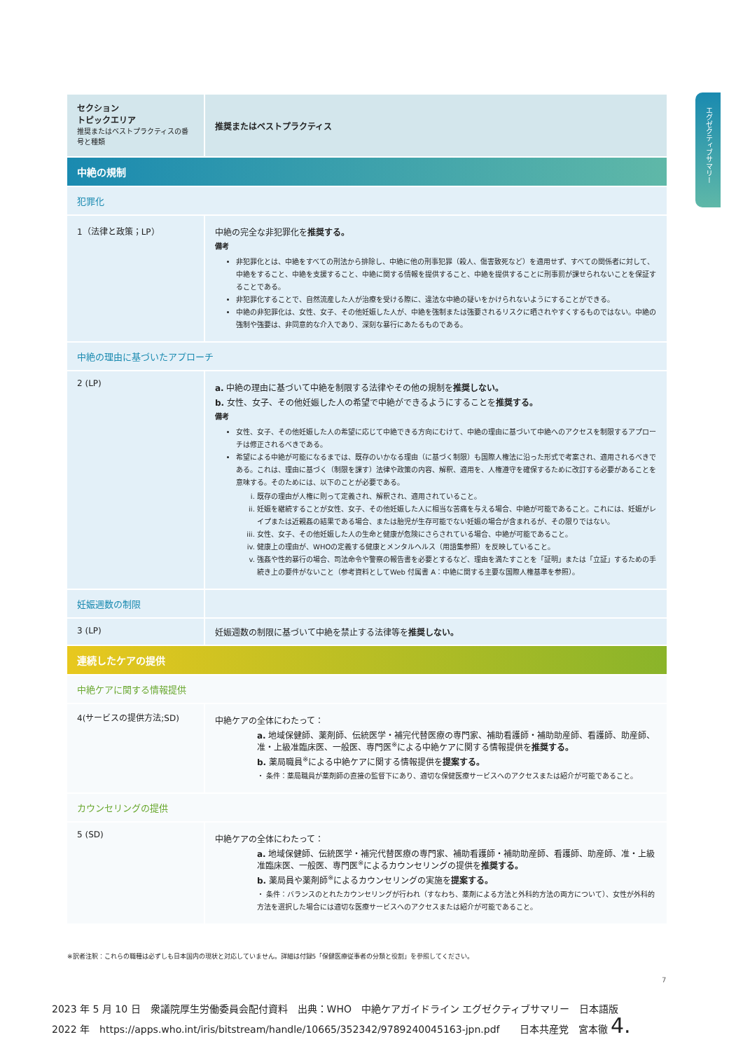エグゼクティブサマリー
| セクション トピックエリア 推奨またはベストプラクティスの番号と種類 | 推奨またはベストプラクティス |
| 中絶の規制 | |
| 犯罪化 | |
| 1（法律と政策；LP） | 中絶の完全な非犯罪化を 推奨する。 備考 非犯罪化とは、中絶をすべての刑法から排除し、中絶に他の刑事犯罪（殺人、傷害致死など）を適用せず、すべての関係者に対して、中絶をすること、中絶を支援すること、中絶に関する情報を提供すること、中絶を提供することに刑事罰が課せられないことを保証することである。 非犯罪化することで、自然流産した人が治療を受ける際に、違法な中絶の疑いをかけられないようにすることができる。 中絶の非犯罪化は、女性、女子、その他妊娠した人が、中絶を強制または強要されるリスクに晒されやすくするものではない。中絶の強制や強要は、非同意的な介入であり、深刻な暴行にあたるものである。 |
| 中絶の理由に基づいたアプローチ | |
| 2 (LP) | a. 中絶の理由に基づいて中絶を制限する法律やその他の規制を 推奨しない。 b. 女性、女子、その他妊娠した人の希望で中絶ができるようにすることを 推奨する。 備考 女性、女子、その他妊娠した人の希望に応じて中絶できる方向にむけて、中絶の理由に基づいて中絶へのアクセスを制限するアプローチは修正されるべきである。 希望による中絶が可能になるまでは、既存のいかなる理由（に基づく制限）も国際人権法に沿った形式で考案され、適用されるべきである。これは、理由に基づく（制限を課す）法律や政策の内容、解釈、適用を、人権遵守を確保するために改訂する必要があることを意味する。そのためには、以下のことが必要である。 i. 既存の理由が人権に則って定義され、解釈され、適用されていること。 ii. 妊娠を継続することが女性、女子、その他妊娠した人に相当な苦痛を与える場合、中絶が可能であること。これには、妊娠がレイプまたは近親姦の結果である場合、または胎児が生存可能でない妊娠の場合が含まれるが、その限りではない。 iii. 女性、女子、その他妊娠した人の生命と健康が危険にさらされている場合、中絶が可能であること。 iv. 健康上の理由が、WHOの定義する健康とメンタルヘルス（用語集参照）を反映していること。 v. 強姦や性的暴行の場合、司法命令や警察の報告書を必要とするなど、理由を満たすことを「証明」または「立証」するための手続き上の要件がないこと（参考資料としてWeb 付属書 A：中絶に関する主要な国際人権基準を参照）。 |
| 妊娠週数の制限 | |
| 3 (LP) | 妊娠週数の制限に基づいて中絶を禁止する法律等を 推奨しない。 |
| 連続したケアの提供 | |
| 中絶ケアに関する情報提供 | |
| 4(サービスの提供方法;SD) | 中絶ケアの全体にわたって： a. 地域保健師、薬剤師、伝統医学・補完代替医療の専門家、補助看護師・補助助産師、看護師、助産師、准・上級准臨床医、一般医、専門医<sup>※</sup>による中絶ケアに関する情報提供を 推奨する。 b. 薬局職員<sup>※</sup>による中絶ケアに関する情報提供を 提案する。 ・ 条件：薬局職員が薬剤師の直接の監督下にあり、適切な保健医療サービスへのアクセスまたは紹介が可能であること。 |
| カウンセリングの提供 | |
| 5 (SD) | 中絶ケアの全体にわたって： a. 地域保健師、伝統医学・補完代替医療の専門家、補助看護師・補助助産師、看護師、助産師、准・上級准臨床医、一般医、専門医<sup>※</sup>によるカウンセリングの提供を 推奨する。 b. 薬局員や薬剤師<sup>※</sup>によるカウンセリングの実施を 提案する。 ・ 条件：バランスのとれたカウンセリングが行われ（すなわち、薬剤による方法と外科的方法の両方について）、女性が外科的方法を選択した場合には適切な医療サービスへのアクセスまたは紹介が可能であること。 |
※訳者注釈：これらの職種は必ずしも日本国内の現状と対応していません。詳細は付録5「保健医療従事者の分類と役割」を参照してください。
7
2023 年 5 月 10 日　衆議院厚生労働委員会配付資料　出典：WHO　中絶ケアガイドライン エグゼクティブサマリー　日本語版
2022 年　https://apps.who.int/iris/bitstream/handle/10665/352342/9789240045163-jpn.pdf　　日本共産党　宮本徹 4.